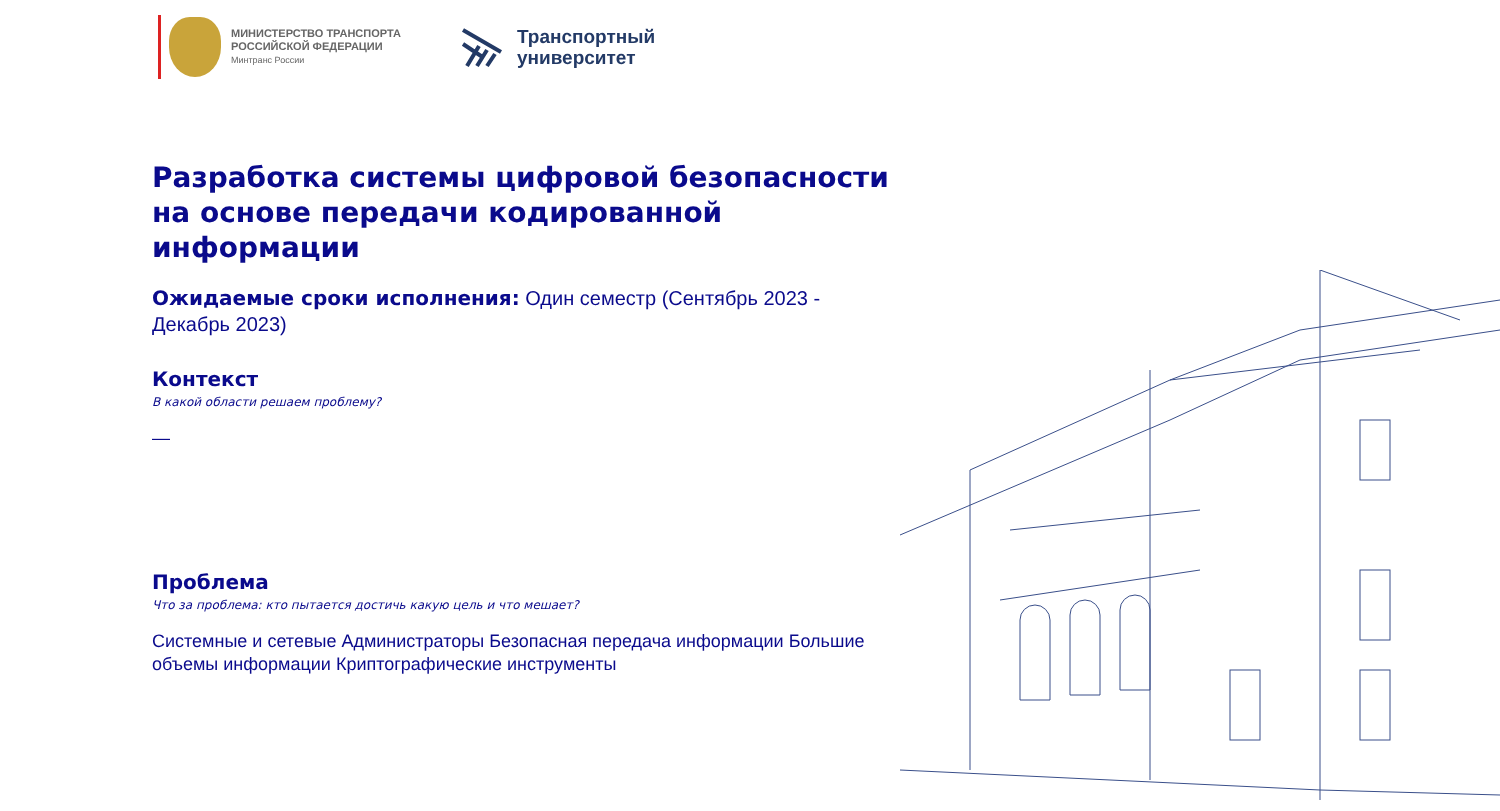МИНИСТЕРСТВО ТРАНСПОРТА
РОССИЙСКОЙ ФЕДЕРАЦИИ
Минтранс России
Транспортный
университет
Разработка системы цифровой безопасности на основе передачи кодированной информации
Ожидаемые сроки исполнения: Один семестр (Сентябрь 2023 - Декабрь 2023)
Контекст
В какой области решаем проблему?
—
Проблема
Что за проблема: кто пытается достичь какую цель и что мешает?
Системные и сетевые Администраторы Безопасная передача информации Большие объемы информации Криптографические инструменты